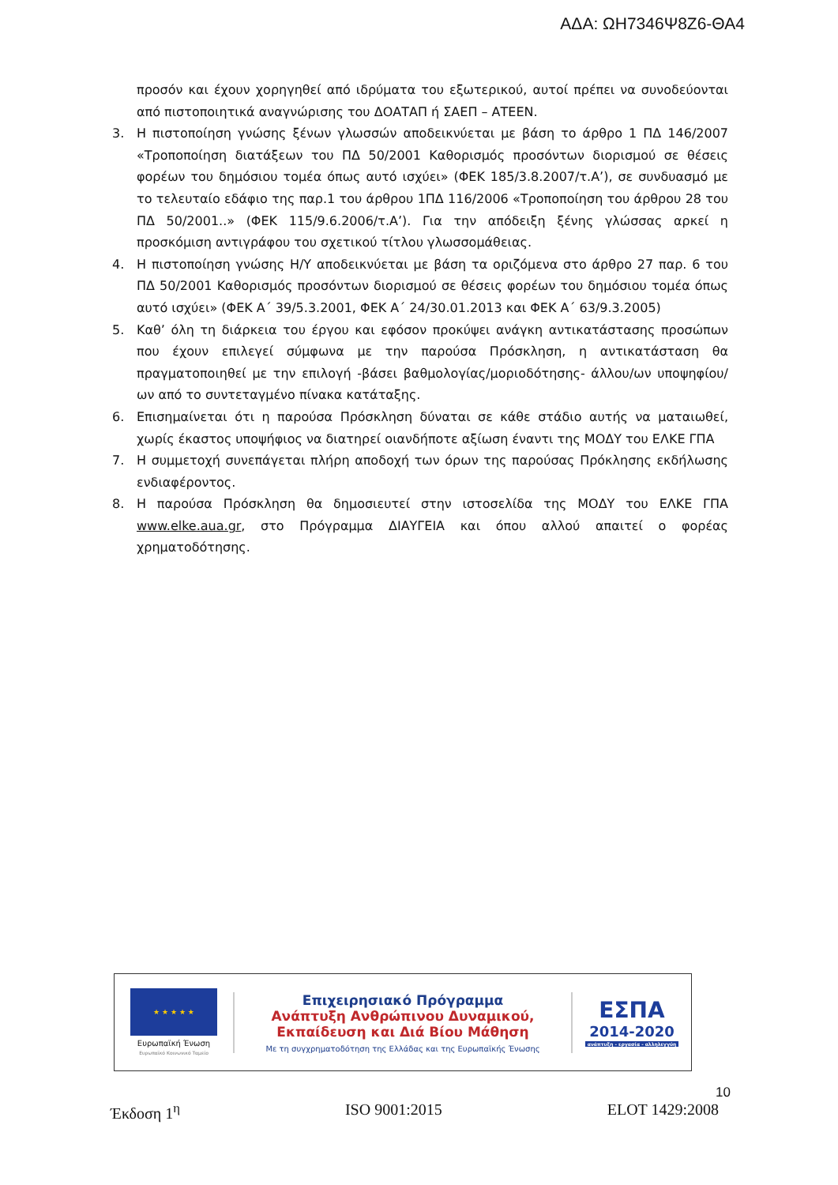ΑΔΑ: ΩΗ7346Ψ8Ζ6-ΘΑ4
προσόν και έχουν χορηγηθεί από ιδρύματα του εξωτερικού, αυτοί πρέπει να συνοδεύονται από πιστοποιητικά αναγνώρισης του ΔΟΑΤΑΠ ή ΣΑΕΠ – ΑΤΕΕΝ.
3. Η πιστοποίηση γνώσης ξένων γλωσσών αποδεικνύεται με βάση το άρθρο 1 ΠΔ 146/2007 «Τροποποίηση διατάξεων του ΠΔ 50/2001 Καθορισμός προσόντων διορισμού σε θέσεις φορέων του δημόσιου τομέα όπως αυτό ισχύει» (ΦΕΚ 185/3.8.2007/τ.Α’), σε συνδυασμό με το τελευταίο εδάφιο της παρ.1 του άρθρου 1ΠΔ 116/2006 «Τροποποίηση του άρθρου 28 του ΠΔ 50/2001..» (ΦΕΚ 115/9.6.2006/τ.Α’). Για την απόδειξη ξένης γλώσσας αρκεί η προσκόμιση αντιγράφου του σχετικού τίτλου γλωσσομάθειας.
4. Η πιστοποίηση γνώσης Η/Υ αποδεικνύεται με βάση τα οριζόμενα στο άρθρο 27 παρ. 6 του ΠΔ 50/2001 Καθορισμός προσόντων διορισμού σε θέσεις φορέων του δημόσιου τομέα όπως αυτό ισχύει» (ΦΕΚ Α΄ 39/5.3.2001, ΦΕΚ Α΄ 24/30.01.2013 και ΦΕΚ Α΄ 63/9.3.2005)
5. Καθ’ όλη τη διάρκεια του έργου και εφόσον προκύψει ανάγκη αντικατάστασης προσώπων που έχουν επιλεγεί σύμφωνα με την παρούσα Πρόσκληση, η αντικατάσταση θα πραγματοποιηθεί με την επιλογή -βάσει βαθμολογίας/μοριοδότησης- άλλου/ων υποψηφίου/ων από το συντεταγμένο πίνακα κατάταξης.
6. Επισημαίνεται ότι η παρούσα Πρόσκληση δύναται σε κάθε στάδιο αυτής να ματαιωθεί, χωρίς έκαστος υποψήφιος να διατηρεί οιανδήποτε αξίωση έναντι της ΜΟΔΥ του ΕΛΚΕ ΓΠΑ
7. Η συμμετοχή συνεπάγεται πλήρη αποδοχή των όρων της παρούσας Πρόκλησης εκδήλωσης ενδιαφέροντος.
8. Η παρούσα Πρόσκληση θα δημοσιευτεί στην ιστοσελίδα της ΜΟΔΥ του ΕΛΚΕ ΓΠΑ www.elke.aua.gr, στο Πρόγραμμα ΔΙΑΥΓΕΙΑ και όπου αλλού απαιτεί ο φορέας χρηματοδότησης.
★ ★ ★ ★ ★
Ευρωπαϊκή Ένωση
Ευρωπαϊκό Κοινωνικό Ταμείο
Επιχειρησιακό Πρόγραμμα
Ανάπτυξη Ανθρώπινου Δυναμικού,
Εκπαίδευση και Διά Βίου Μάθηση
Με τη συγχρηματοδότηση της Ελλάδας και της Ευρωπαϊκής Ένωσης
ΕΣΠΑ
2014-2020
ανάπτυξη - εργασία - αλληλεγγύη
10
Έκδοση 1<sup>η</sup> ISO 9001:2015 ELOT 1429:2008